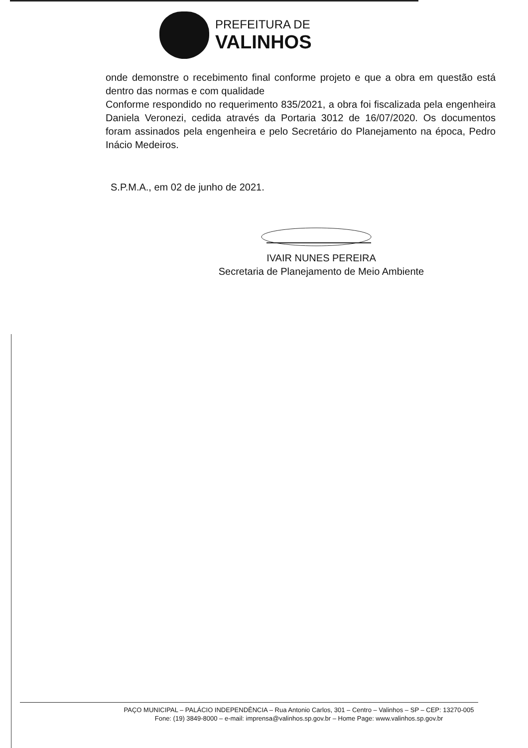PREFEITURA DE
VALINHOS
onde demonstre o recebimento final conforme projeto e que a obra em questão está dentro das normas e com qualidade
Conforme respondido no requerimento 835/2021, a obra foi fiscalizada pela engenheira Daniela Veronezi, cedida através da Portaria 3012 de 16/07/2020. Os documentos foram assinados pela engenheira e pelo Secretário do Planejamento na época, Pedro Inácio Medeiros.
S.P.M.A., em 02 de junho de 2021.
IVAIR NUNES PEREIRA
Secretaria de Planejamento de Meio Ambiente
PAÇO MUNICIPAL – PALÁCIO INDEPENDÊNCIA – Rua Antonio Carlos, 301 – Centro – Valinhos – SP – CEP: 13270-005
Fone: (19) 3849-8000 – e-mail: imprensa@valinhos.sp.gov.br – Home Page: www.valinhos.sp.gov.br